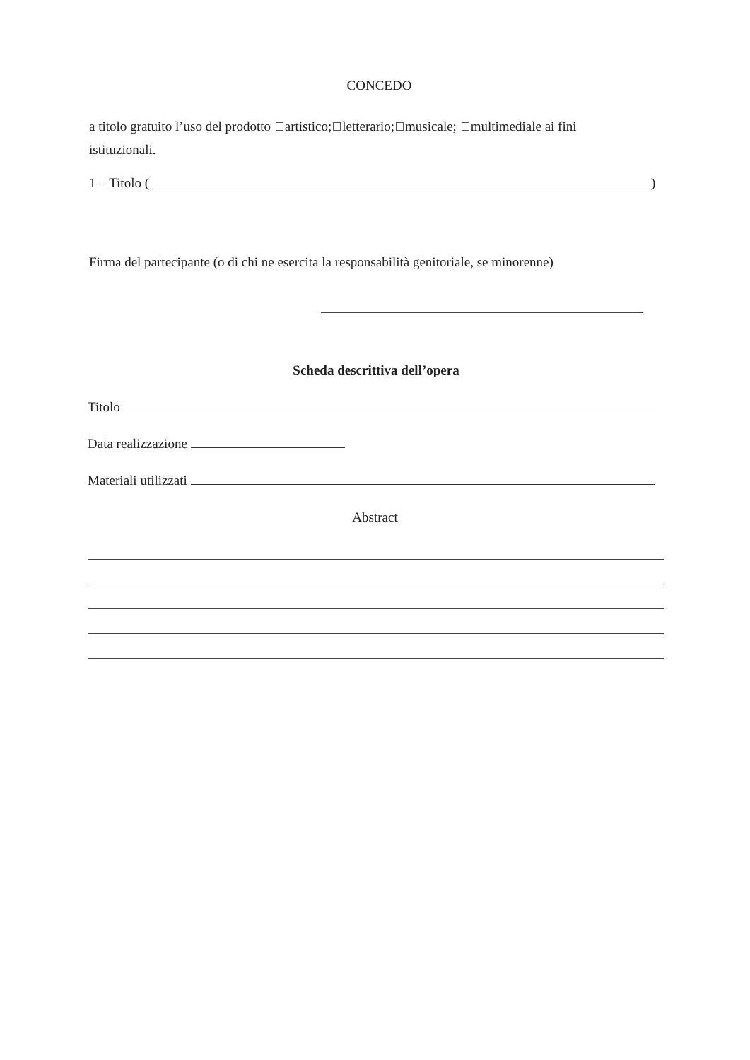CONCEDO
a titolo gratuito l’uso del prodotto artistico; letterario; musicale; multimediale ai fini istituzionali.
1 – Titolo ( )
Firma del partecipante (o di chi ne esercita la responsabilità genitoriale, se minorenne)
Scheda descrittiva dell’opera
Titolo
Data realizzazione
Materiali utilizzati
Abstract